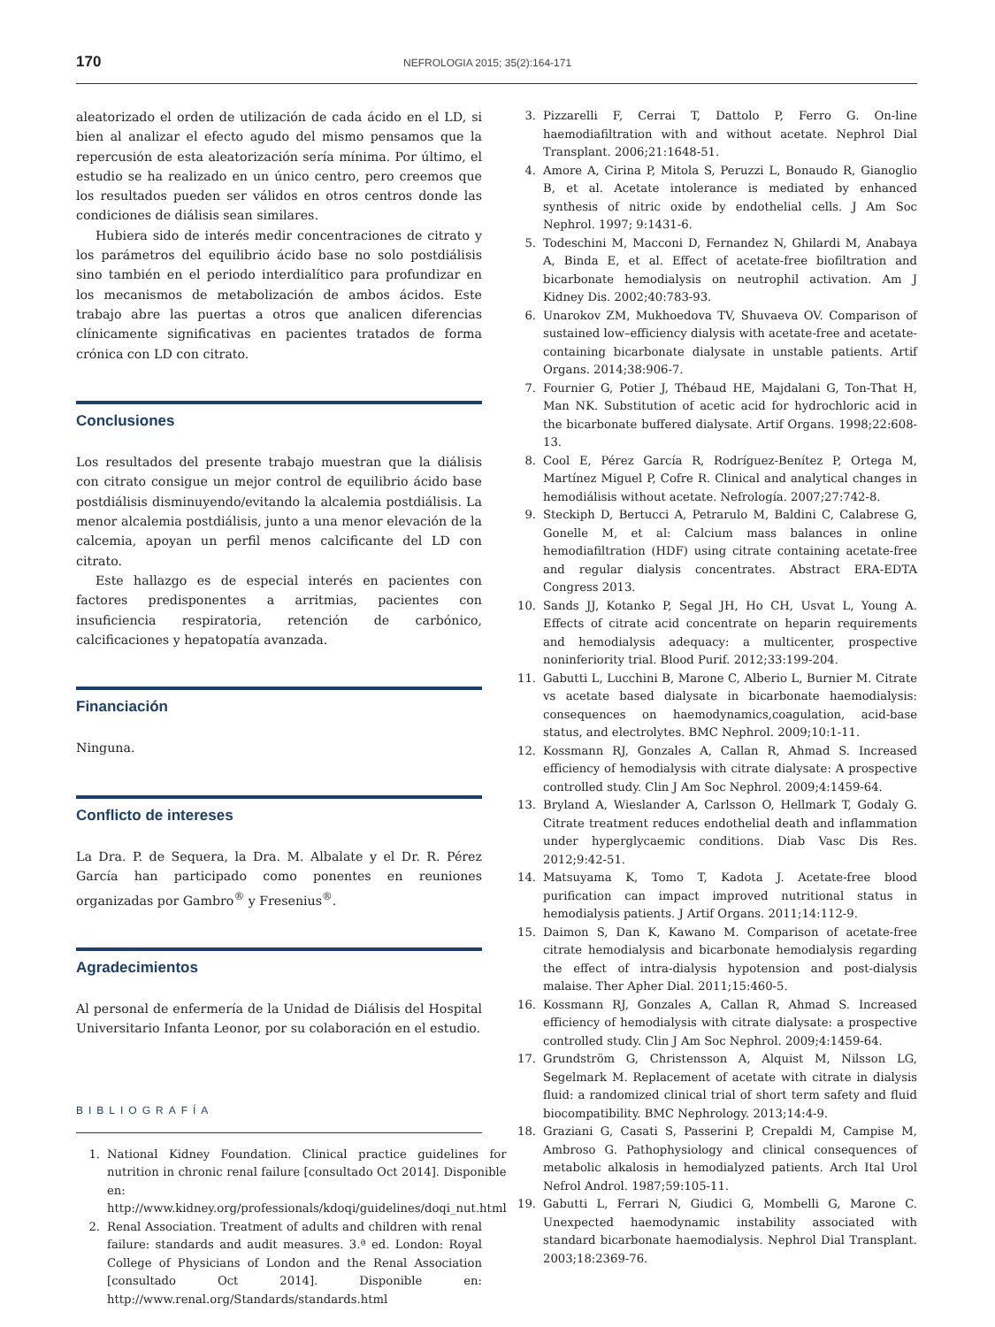170 NEFROLOGIA 2015; 35(2):164-171
aleatorizado el orden de utilización de cada ácido en el LD, si bien al analizar el efecto agudo del mismo pensamos que la repercusión de esta aleatorización sería mínima. Por último, el estudio se ha realizado en un único centro, pero creemos que los resultados pueden ser válidos en otros centros donde las condiciones de diálisis sean similares.
Hubiera sido de interés medir concentraciones de citrato y los parámetros del equilibrio ácido base no solo postdiálisis sino también en el periodo interdialítico para profundizar en los mecanismos de metabolización de ambos ácidos. Este trabajo abre las puertas a otros que analicen diferencias clínicamente significativas en pacientes tratados de forma crónica con LD con citrato.
Conclusiones
Los resultados del presente trabajo muestran que la diálisis con citrato consigue un mejor control de equilibrio ácido base postdiálisis disminuyendo/evitando la alcalemia postdiálisis. La menor alcalemia postdiálisis, junto a una menor elevación de la calcemia, apoyan un perfil menos calcificante del LD con citrato.
Este hallazgo es de especial interés en pacientes con factores predisponentes a arritmias, pacientes con insuficiencia respiratoria, retención de carbónico, calcificaciones y hepatopatía avanzada.
Financiación
Ninguna.
Conflicto de intereses
La Dra. P. de Sequera, la Dra. M. Albalate y el Dr. R. Pérez García han participado como ponentes en reuniones organizadas por Gambro<sup>®</sup> y Fresenius<sup>®</sup>.
Agradecimientos
Al personal de enfermería de la Unidad de Diálisis del Hospital Universitario Infanta Leonor, por su colaboración en el estudio.
BIBLIOGRAFÍA
1. National Kidney Foundation. Clinical practice guidelines for nutrition in chronic renal failure [consultado Oct 2014]. Disponible en: http://www.kidney.org/professionals/kdoqi/guidelines/doqi_nut.html
2. Renal Association. Treatment of adults and children with renal failure: standards and audit measures. 3.ª ed. London: Royal College of Physicians of London and the Renal Association [consultado Oct 2014]. Disponible en: http://www.renal.org/Standards/standards.html
3. Pizzarelli F, Cerrai T, Dattolo P, Ferro G. On-line haemodiafiltration with and without acetate. Nephrol Dial Transplant. 2006;21:1648-51.
4. Amore A, Cirina P, Mitola S, Peruzzi L, Bonaudo R, Gianoglio B, et al. Acetate intolerance is mediated by enhanced synthesis of nitric oxide by endothelial cells. J Am Soc Nephrol. 1997; 9:1431-6.
5. Todeschini M, Macconi D, Fernandez N, Ghilardi M, Anabaya A, Binda E, et al. Effect of acetate-free biofiltration and bicarbonate hemodialysis on neutrophil activation. Am J Kidney Dis. 2002;40:783-93.
6. Unarokov ZM, Mukhoedova TV, Shuvaeva OV. Comparison of sustained low–efficiency dialysis with acetate-free and acetate-containing bicarbonate dialysate in unstable patients. Artif Organs. 2014;38:906-7.
7. Fournier G, Potier J, Thébaud HE, Majdalani G, Ton-That H, Man NK. Substitution of acetic acid for hydrochloric acid in the bicarbonate buffered dialysate. Artif Organs. 1998;22:608-13.
8. Cool E, Pérez García R, Rodríguez-Benítez P, Ortega M, Martínez Miguel P, Cofre R. Clinical and analytical changes in hemodiálisis without acetate. Nefrología. 2007;27:742-8.
9. Steckiph D, Bertucci A, Petrarulo M, Baldini C, Calabrese G, Gonelle M, et al: Calcium mass balances in online hemodiafiltration (HDF) using citrate containing acetate-free and regular dialysis concentrates. Abstract ERA-EDTA Congress 2013.
10. Sands JJ, Kotanko P, Segal JH, Ho CH, Usvat L, Young A. Effects of citrate acid concentrate on heparin requirements and hemodialysis adequacy: a multicenter, prospective noninferiority trial. Blood Purif. 2012;33:199-204.
11. Gabutti L, Lucchini B, Marone C, Alberio L, Burnier M. Citrate vs acetate based dialysate in bicarbonate haemodialysis: consequences on haemodynamics,coagulation, acid-base status, and electrolytes. BMC Nephrol. 2009;10:1-11.
12. Kossmann RJ, Gonzales A, Callan R, Ahmad S. Increased efficiency of hemodialysis with citrate dialysate: A prospective controlled study. Clin J Am Soc Nephrol. 2009;4:1459-64.
13. Bryland A, Wieslander A, Carlsson O, Hellmark T, Godaly G. Citrate treatment reduces endothelial death and inflammation under hyperglycaemic conditions. Diab Vasc Dis Res. 2012;9:42-51.
14. Matsuyama K, Tomo T, Kadota J. Acetate-free blood purification can impact improved nutritional status in hemodialysis patients. J Artif Organs. 2011;14:112-9.
15. Daimon S, Dan K, Kawano M. Comparison of acetate-free citrate hemodialysis and bicarbonate hemodialysis regarding the effect of intra-dialysis hypotension and post-dialysis malaise. Ther Apher Dial. 2011;15:460-5.
16. Kossmann RJ, Gonzales A, Callan R, Ahmad S. Increased efficiency of hemodialysis with citrate dialysate: a prospective controlled study. Clin J Am Soc Nephrol. 2009;4:1459-64.
17. Grundström G, Christensson A, Alquist M, Nilsson LG, Segelmark M. Replacement of acetate with citrate in dialysis fluid: a randomized clinical trial of short term safety and fluid biocompatibility. BMC Nephrology. 2013;14:4-9.
18. Graziani G, Casati S, Passerini P, Crepaldi M, Campise M, Ambroso G. Pathophysiology and clinical consequences of metabolic alkalosis in hemodialyzed patients. Arch Ital Urol Nefrol Androl. 1987;59:105-11.
19. Gabutti L, Ferrari N, Giudici G, Mombelli G, Marone C. Unexpected haemodynamic instability associated with standard bicarbonate haemodialysis. Nephrol Dial Transplant. 2003;18:2369-76.